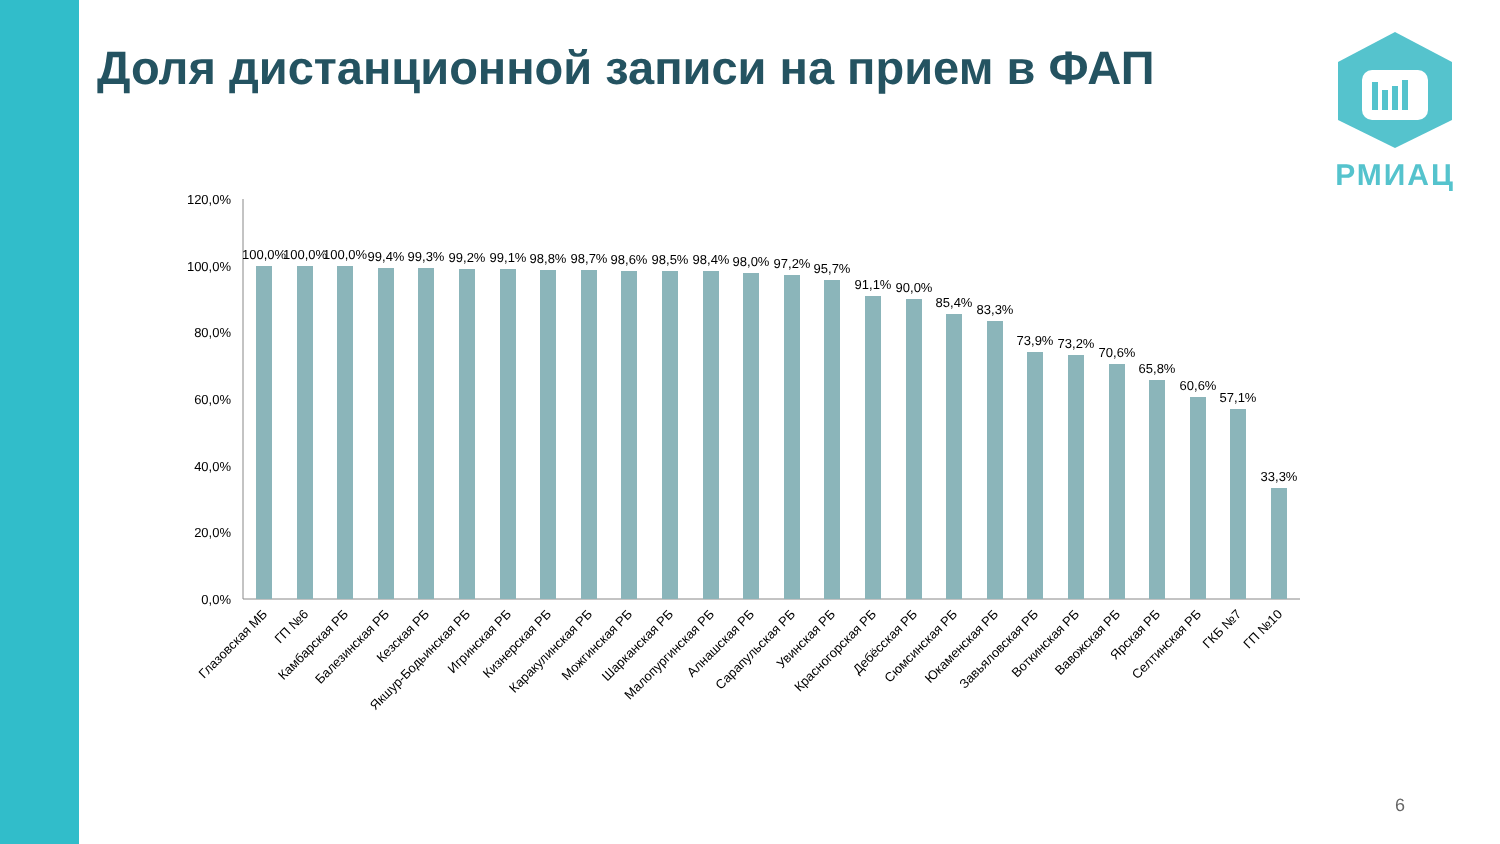Доля дистанционной записи на прием в ФАП
РМИАЦ
120,0%
100,0%
80,0%
60,0%
40,0%
20,0%
0,0%
100,0%
100,0%
100,0%
99,4%
99,3%
99,2%
99,1%
98,8%
98,7%
98,6%
98,5%
98,4%
98,0%
97,2%
95,7%
91,1%
90,0%
85,4%
83,3%
73,9%
73,2%
70,6%
65,8%
60,6%
57,1%
33,3%
Глазовская МБ
ГП №6
Камбарская РБ
Балезинская РБ
Кезская РБ
Якшур-Бодьинская РБ
Игринская РБ
Кизнерская РБ
Каракулинская РБ
Можгинская РБ
Шарканская РБ
Малопургинская РБ
Алнашская РБ
Сарапульская РБ
Увинская РБ
Красногорская РБ
Дебёсская РБ
Сюмсинская РБ
Юкаменская РБ
Завьяловская РБ
Воткинская РБ
Вавожская РБ
Ярская РБ
Селтинская РБ
ГКБ №7
ГП №10
6